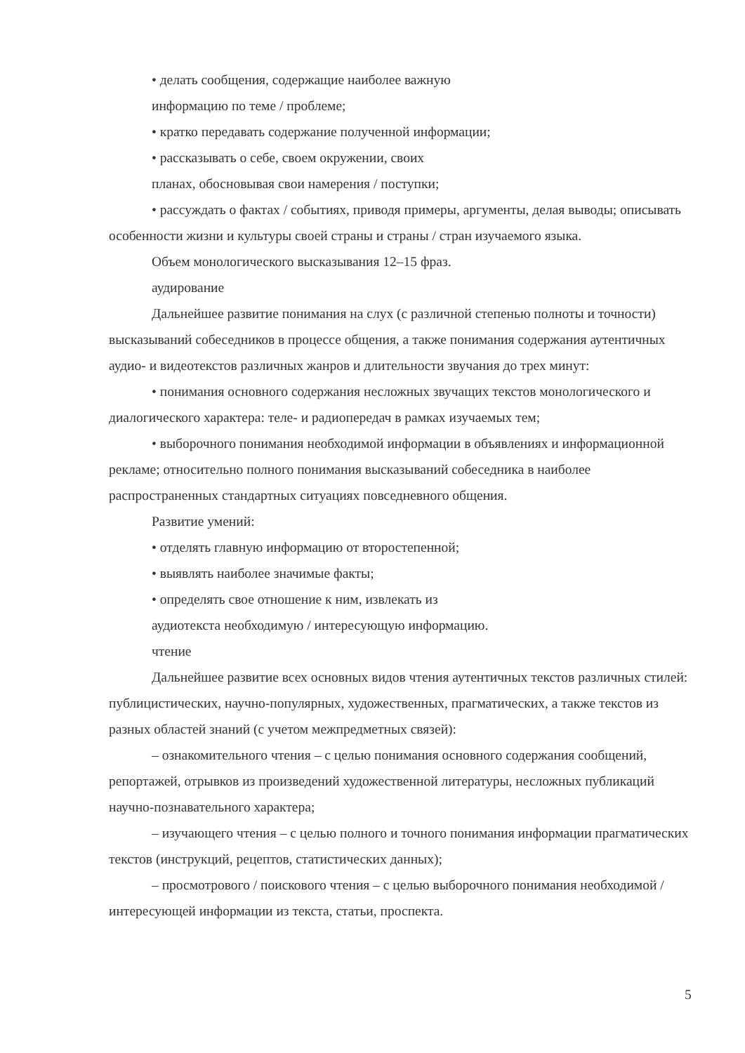• делать сообщения, содержащие наиболее важную
информацию по теме / проблеме;
• кратко передавать содержание полученной информации;
• рассказывать о себе, своем окружении, своих
планах, обосновывая свои намерения / поступки;
• рассуждать о фактах / событиях, приводя примеры, аргументы, делая выводы; описывать особенности жизни и культуры своей страны и страны / стран изучаемого языка.
Объем монологического высказывания 12–15 фраз.
аудирование
Дальнейшее развитие понимания на слух (с различной степенью полноты и точности) высказываний собеседников в процессе общения, а также понимания содержания аутентичных аудио- и видеотекстов различных жанров и длительности звучания до трех минут:
• понимания основного содержания несложных звучащих текстов монологического и диалогического характера: теле- и радиопередач в рамках изучаемых тем;
• выборочного понимания необходимой информации в объявлениях и информационной рекламе; относительно полного понимания высказываний собеседника в наиболее распространенных стандартных ситуациях повседневного общения.
Развитие умений:
• отделять главную информацию от второстепенной;
• выявлять наиболее значимые факты;
• определять свое отношение к ним, извлекать из
аудиотекста необходимую / интересующую информацию.
чтение
Дальнейшее развитие всех основных видов чтения аутентичных текстов различных стилей: публицистических, научно-популярных, художественных, прагматических, а также текстов из разных областей знаний (с учетом межпредметных связей):
– ознакомительного чтения – с целью понимания основного содержания сообщений, репортажей, отрывков из произведений художественной литературы, несложных публикаций научно-познавательного характера;
– изучающего чтения – с целью полного и точного понимания информации прагматических текстов (инструкций, рецептов, статистических данных);
– просмотрового / поискового чтения – с целью выборочного понимания необходимой / интересующей информации из текста, статьи, проспекта.
5